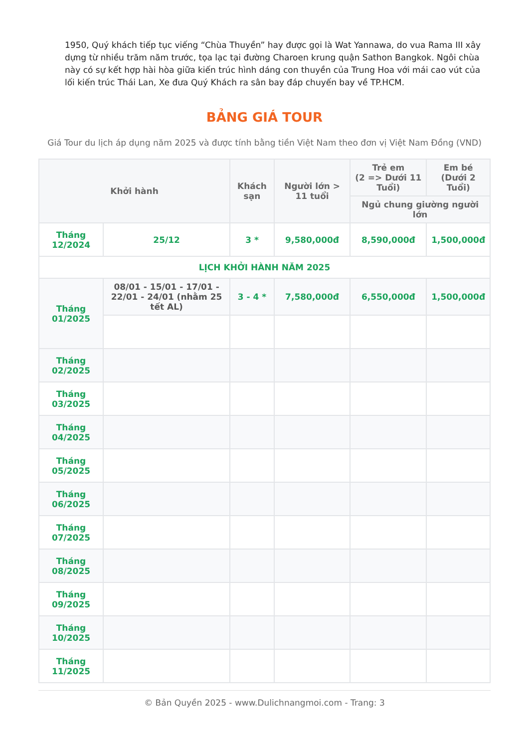1950, Quý khách tiếp tục viếng “Chùa Thuyền” hay được gọi là Wat Yannawa, do vua Rama III xây dựng từ nhiều trăm năm trước, tọa lạc tại đường Charoen krung quận Sathon Bangkok. Ngôi chùa này có sự kết hợp hài hòa giữa kiến trúc hình dáng con thuyền của Trung Hoa với mái cao vút của lối kiến trúc Thái Lan, Xe đưa Quý Khách ra sân bay đáp chuyến bay về TP.HCM.
BẢNG GIÁ TOUR
Giá Tour du lịch áp dụng năm 2025 và được tính bằng tiền Việt Nam theo đơn vị Việt Nam Đồng (VND)
| Khởi hành | | Khách sạn | Người lớn > 11 tuổi | Trẻ em (2 => Dưới 11 Tuổi) | Em bé (Dưới 2 Tuổi) |
| --- | --- | --- | --- | --- | --- |
| | | | | Ngủ chung giường người lớn | |
| Tháng 12/2024 | 25/12 | 3 * | 9,580,000đ | 8,590,000đ | 1,500,000đ |
| LỊCH KHỞI HÀNH NĂM 2025 | | | | | |
| Tháng 01/2025 | 08/01 - 15/01 - 17/01 - 22/01 - 24/01 (nhằm 25 tết AL) | 3 - 4 * | 7,580,000đ | 6,550,000đ | 1,500,000đ |
| Tháng 02/2025 | | | | | |
| Tháng 03/2025 | | | | | |
| Tháng 04/2025 | | | | | |
| Tháng 05/2025 | | | | | |
| Tháng 06/2025 | | | | | |
| Tháng 07/2025 | | | | | |
| Tháng 08/2025 | | | | | |
| Tháng 09/2025 | | | | | |
| Tháng 10/2025 | | | | | |
| Tháng 11/2025 | | | | | |
© Bản Quyền 2025 - www.Dulichnangmoi.com - Trang: 3